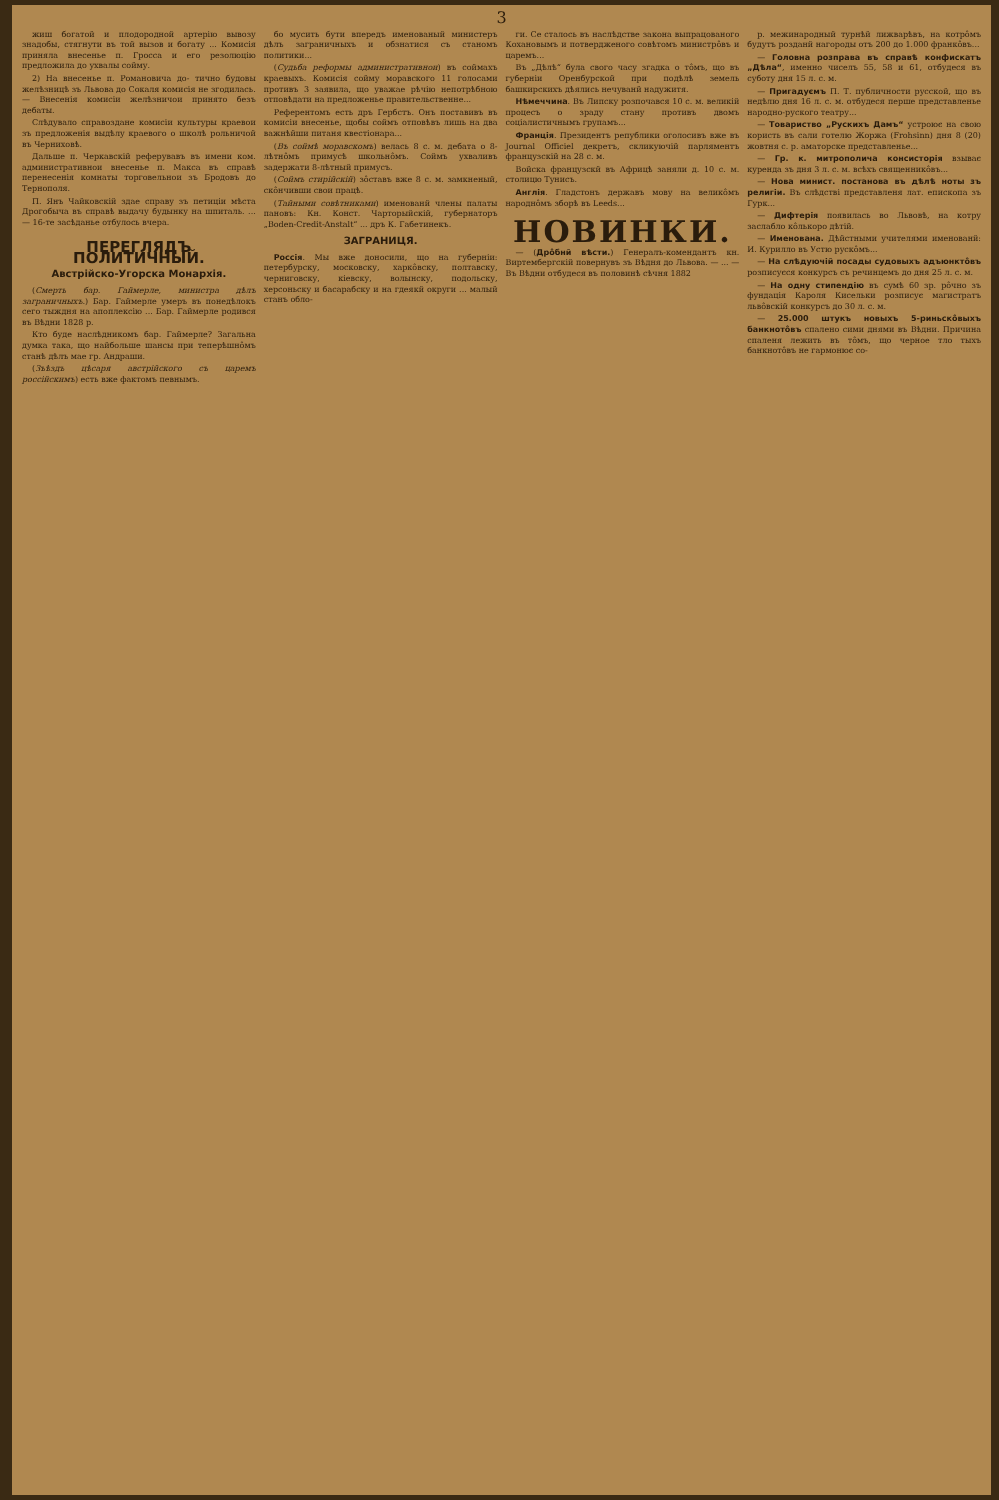3
жиш богатой и плодородной артерію вывозу знадобы, стягнути въ той вызов и богату ... Комисія приняла внесенье п. Гросса и его резолюцію предложила до ухвалы сойму.
2) На внесенье п. Романовича до- тично будовы желѣзницѣ зъ Львова до Сокаля комисія не згодилась. — Внесенія комисіи желѣзничои принято безъ дебаты.
Слѣдувало справоздане комисіи культуры краевои зъ предложенія выдѣлу краевого о школѣ рольничой въ Черниховѣ.
Дальше п. Черкавскій реферувавъ въ имени ком. административнои внесенье п. Макса въ справѣ перенесенія комнаты торговельнои зъ Бродовъ до Тернополя.
П. Янъ Чайковскій здае справу зъ петиціи мѣста Дрогобыча въ справѣ выдачу будынку на шпиталь. ... — 16-те засѣданье отбулось вчера.
ПЕРЕГЛЯДЪ ПОЛИТИЧНЫЙ.
Австрійско-Угорска Монархія.
(Смерть бар. Гаймерле, министра дѣлъ заграничныхъ.) Бар. Гаймерле умеръ въ понедѣлокъ сего тыждня на апоплексію ... Бар. Гаймерле родився въ Вѣдни 1828 р.
Кто буде наслѣдникомъ бар. Гаймерле? Загальна думка така, що найбольше шансы при теперѣшнôмъ станѣ дѣлъ мае гр. Андраши.
(Зъѣздъ цѣсаря австрійского съ царемъ россійскимъ) есть вже фактомъ певнымъ.
бо мусить бути впередъ именованый министеръ дѣлъ заграничныхъ и обзнатися съ станомъ политики...
(Судьба реформы административнои) въ соймахъ краевыхъ. Комисія сойму моравского 11 голосами противъ 3 заявила, що уважае рѣчію непотрѣбною отповѣдати на предложенье правительственне...
Референтомъ есть дръ Гербстъ. Онъ поставивъ въ комисіи внесенье, щобы соймъ отповѣвъ лишь на два важнѣйши питаня квестіонара...
(Въ соймѣ моравскомъ) велась 8 с. м. дебата о 8-лѣтнôмъ примусѣ школьнôмъ. Соймъ ухваливъ задержати 8-лѣтный примусъ.
(Соймъ стирійскій) зôставъ вже 8 с. м. замкненый, скôнчивши свои працѣ.
(Тайными совѣтниками) именованй члены палаты пановъ: Кн. Конст. Чарторыйскій, губернаторъ „Boden-Credit-Anstalt“ ... дръ К. Габетинекъ.
ЗАГРАНИЦЯ.
Россія. Мы вже доносили, що на губерніи: петербурску, московску, харкôвску, полтавску, черниговску, кіевску, волынску, подольску, херсоньску и басарабску и на гдеякй округи ... малый станъ обло-
ги. Се сталось въ наслѣдстве закона выпрацованого Кохановымъ и потвердженого совѣтомъ министрôвъ и царемъ...
Въ „Дѣлѣ“ була свого часу згадка о тôмъ, що въ губерніи Оренбурской при подѣлѣ земель башкирскихъ дѣялись нечуванй надужитя.
Нѣмеччина. Въ Липску розпочався 10 с. м. великій процесъ о зраду стану противъ двомъ соціалистичнымъ групамъ...
Франція. Президентъ републики оголосивъ вже въ Journal Officiel декретъ, скликуючій парляментъ французскій на 28 с. м.
Войска французскй въ Африцѣ заняли д. 10 с. м. столицю Тунисъ.
Англія. Гладстонъ державъ мову на великôмъ народнôмъ зборѣ въ Leeds...
НОВИНКИ.
— (Дрôбнй вѣсти.) Генералъ-комендантъ кн. Виртембергскій повернувъ зъ Вѣдня до Львова. — ... — Въ Вѣдни отбудеся въ половинѣ сѣчня 1882
р. межинародный турнѣй лижварѣвъ, на котрôмъ будутъ розданй нагороды отъ 200 до 1.000 франкôвъ...
— Головна розправа въ справѣ конфискатъ „Дѣла“, именно чиселъ 55, 58 и 61, отбудеся въ суботу дня 15 л. с. м.
— Пригадуємъ П. Т. публичности русской, що въ недѣлю дня 16 л. с. м. отбудеся перше представленье народно-руского театру...
— Товариство „Рускихъ Дамъ“ устроює на свою користь въ сали готелю Жоржа (Frohsinn) дня 8 (20) жовтня с. р. аматорске представленье...
— Гр. к. митрополича консисторія взыває куренда зъ дня 3 л. с. м. всѣхъ священникôвъ...
— Нова минист. постанова въ дѣлѣ ноты зъ религіи. Въ слѣдстві представленя лат. епископа зъ Гурк...
— Дифтерія появилась во Львовѣ, на котру заслабло кôлькоро дѣтій.
— Именована. Дѣйстными учителями именованй: И. Курилло въ Устю рускôмъ...
— На слѣдуючій посады судовыхъ адъюнктôвъ розписуєся конкурсъ съ речинцемъ до дня 25 л. с. м.
— На одну стипендію въ сумѣ 60 зр. рôчно зъ фундація Кароля Кисельки розписує магистратъ львôвскій конкурсъ до 30 л. с. м.
— 25.000 штукъ новыхъ 5-риньскôвыхъ банкнотôвъ спалено сими днями въ Вѣдни. Причина спаленя лежить въ тôмъ, що черное тло тыхъ банкнотôвъ не гармонює со-